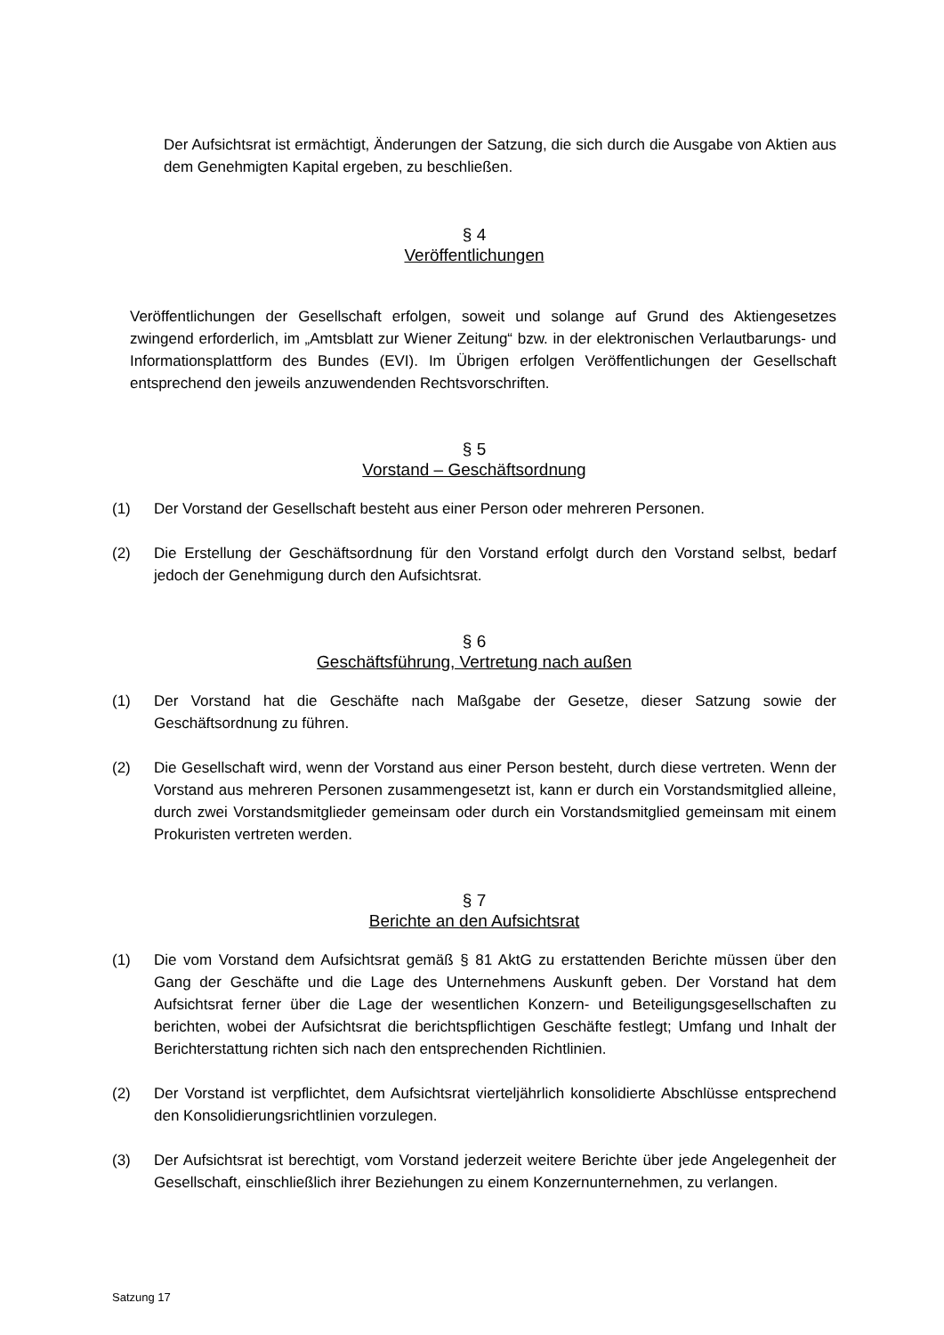Der Aufsichtsrat ist ermächtigt, Änderungen der Satzung, die sich durch die Ausgabe von Aktien aus dem Genehmigten Kapital ergeben, zu beschließen.
§ 4
Veröffentlichungen
Veröffentlichungen der Gesellschaft erfolgen, soweit und solange auf Grund des Aktiengesetzes zwingend erforderlich, im „Amtsblatt zur Wiener Zeitung“ bzw. in der elektronischen Verlautbarungs- und Informationsplattform des Bundes (EVI). Im Übrigen erfolgen Veröffentlichungen der Gesellschaft entsprechend den jeweils anzuwendenden Rechtsvorschriften.
§ 5
Vorstand – Geschäftsordnung
(1) Der Vorstand der Gesellschaft besteht aus einer Person oder mehreren Personen.
(2) Die Erstellung der Geschäftsordnung für den Vorstand erfolgt durch den Vorstand selbst, bedarf jedoch der Genehmigung durch den Aufsichtsrat.
§ 6
Geschäftsführung, Vertretung nach außen
(1) Der Vorstand hat die Geschäfte nach Maßgabe der Gesetze, dieser Satzung sowie der Geschäftsordnung zu führen.
(2) Die Gesellschaft wird, wenn der Vorstand aus einer Person besteht, durch diese vertreten. Wenn der Vorstand aus mehreren Personen zusammengesetzt ist, kann er durch ein Vorstandsmitglied alleine, durch zwei Vorstandsmitglieder gemeinsam oder durch ein Vorstandsmitglied gemeinsam mit einem Prokuristen vertreten werden.
§ 7
Berichte an den Aufsichtsrat
(1) Die vom Vorstand dem Aufsichtsrat gemäß § 81 AktG zu erstattenden Berichte müssen über den Gang der Geschäfte und die Lage des Unternehmens Auskunft geben. Der Vorstand hat dem Aufsichtsrat ferner über die Lage der wesentlichen Konzern- und Beteiligungsgesellschaften zu berichten, wobei der Aufsichtsrat die berichtspflichtigen Geschäfte festlegt; Umfang und Inhalt der Berichterstattung richten sich nach den entsprechenden Richtlinien.
(2) Der Vorstand ist verpflichtet, dem Aufsichtsrat vierteljährlich konsolidierte Abschlüsse entsprechend den Konsolidierungsrichtlinien vorzulegen.
(3) Der Aufsichtsrat ist berechtigt, vom Vorstand jederzeit weitere Berichte über jede Angelegenheit der Gesellschaft, einschließlich ihrer Beziehungen zu einem Konzernunternehmen, zu verlangen.
Satzung 17